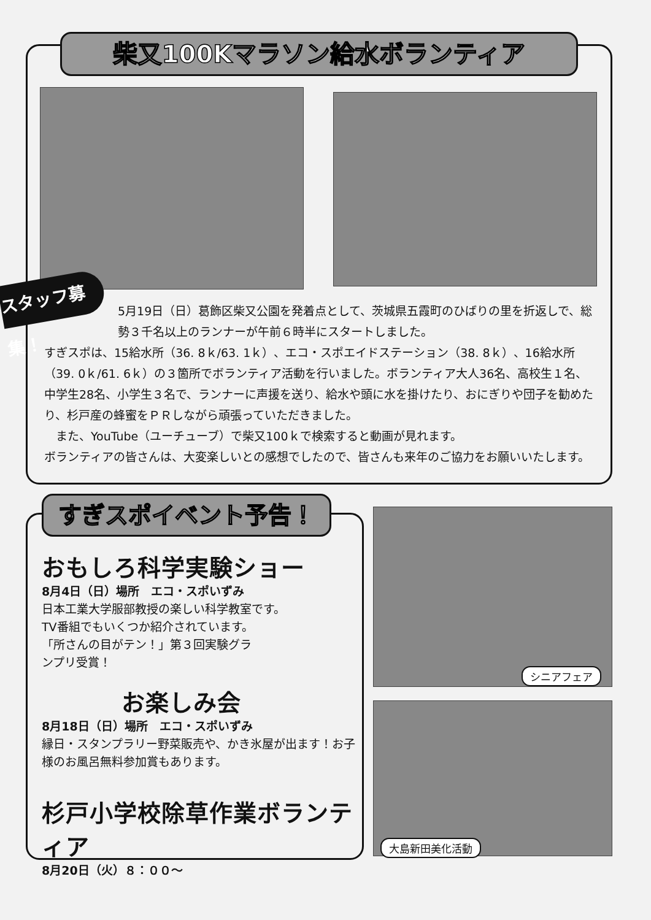柴又100Kマラソン給水ボランティア
スタッフ募集！
5月19日（日）葛飾区柴又公園を発着点として、茨城県五霞町のひばりの里を折返しで、総勢３千名以上のランナーが午前６時半にスタートしました。
すぎスポは、15給水所（36. 8ｋ/63. 1ｋ）、エコ・スポエイドステーション（38. 8ｋ）、16給水所（39. 0ｋ/61. 6ｋ）の３箇所でボランティア活動を行いました。ボランティア大人36名、高校生１名、中学生28名、小学生３名で、ランナーに声援を送り、給水や頭に水を掛けたり、おにぎりや団子を勧めたり、杉戸産の蜂蜜をＰＲしながら頑張っていただきました。
　また、YouTube（ユーチューブ）で柴又100ｋで検索すると動画が見れます。
ボランティアの皆さんは、大変楽しいとの感想でしたので、皆さんも来年のご協力をお願いいたします。
すぎスポイベント予告！
おもしろ科学実験ショー
8月4日（日）場所　エコ・スポいずみ
日本工業大学服部教授の楽しい科学教室です。
TV番組でもいくつか紹介されています。
「所さんの目がテン！」第３回実験グラ
ンプリ受賞！
お楽しみ会
8月18日（日）場所　エコ・スポいずみ
縁日・スタンプラリー野菜販売や、かき氷屋が出ます！お子様のお風呂無料参加賞もあります。
杉戸小学校除草作業ボランティア
8月20日（火）８：００～
シニアフェア
大島新田美化活動